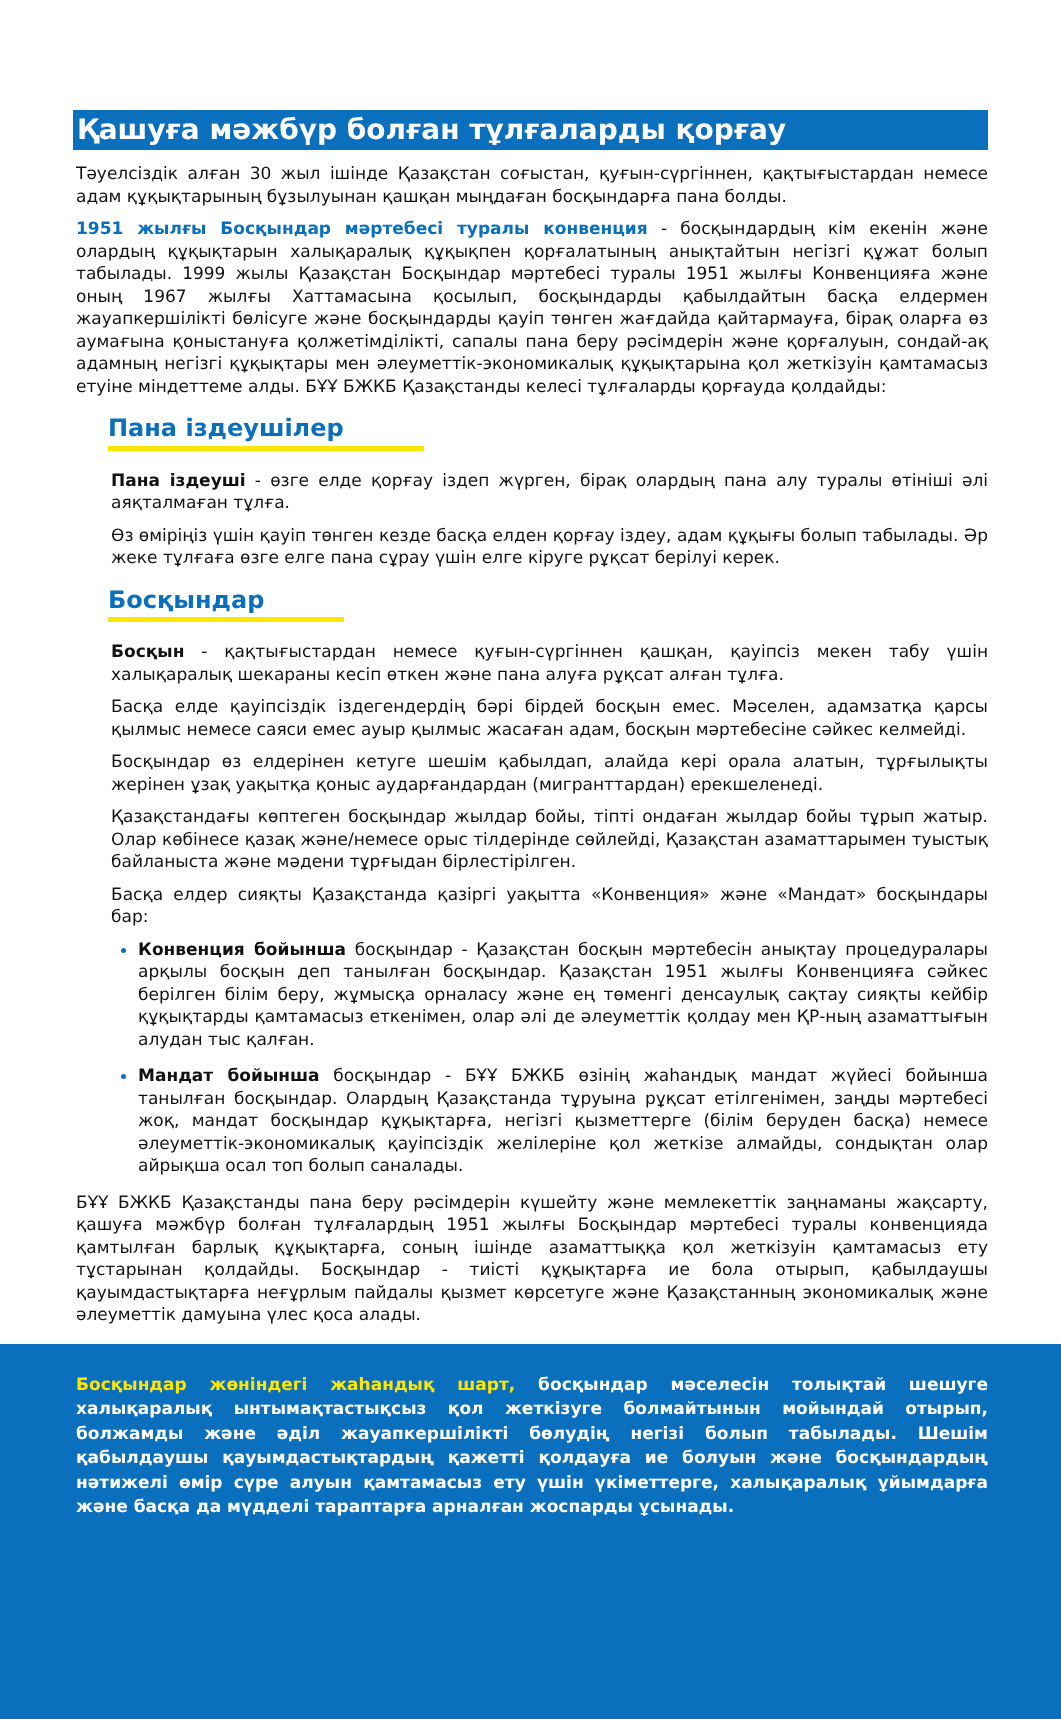Қашуға мәжбүр болған тұлғаларды қорғау
Тәуелсіздік алған 30 жыл ішінде Қазақстан соғыстан, қуғын-сүргіннен, қақтығыстардан немесе адам құқықтарының бұзылуынан қашқан мыңдаған босқындарға пана болды.
1951 жылғы Босқындар мәртебесі туралы конвенция - босқындардың кім екенін және олардың құқықтарын халықаралық құқықпен қорғалатының анықтайтын негізгі құжат болып табылады. 1999 жылы Қазақстан Босқындар мәртебесі туралы 1951 жылғы Конвенцияға және оның 1967 жылғы Хаттамасына қосылып, босқындарды қабылдайтын басқа елдермен жауапкершілікті бөлісуге және босқындарды қауіп төнген жағдайда қайтармауға, бірақ оларға өз аумағына қоныстануға қолжетімділікті, сапалы пана беру рәсімдерін және қорғалуын, сондай-ақ адамның негізгі құқықтары мен әлеуметтік-экономикалық құқықтарына қол жеткізуін қамтамасыз етуіне міндеттеме алды. БҰҰ БЖКБ Қазақстанды келесі тұлғаларды қорғауда қолдайды:
Пана іздеушілер
Пана іздеуші - өзге елде қорғау іздеп жүрген, бірақ олардың пана алу туралы өтініші әлі аяқталмаған тұлға.
Өз өміріңіз үшін қауіп төнген кезде басқа елден қорғау іздеу, адам құқығы болып табылады. Әр жеке тұлғаға өзге елге пана сұрау үшін елге кіруге рұқсат берілуі керек.
Босқындар
Босқын - қақтығыстардан немесе қуғын-сүргіннен қашқан, қауіпсіз мекен табу үшін халықаралық шекараны кесіп өткен және пана алуға рұқсат алған тұлға.
Басқа елде қауіпсіздік іздегендердің бәрі бірдей босқын емес. Мәселен, адамзатқа қарсы қылмыс немесе саяси емес ауыр қылмыс жасаған адам, босқын мәртебесіне сәйкес келмейді.
Босқындар өз елдерінен кетуге шешім қабылдап, алайда кері орала алатын, тұрғылықты жерінен ұзақ уақытқа қоныс аударғандардан (мигранттардан) ерекшеленеді.
Қазақстандағы көптеген босқындар жылдар бойы, тіпті ондаған жылдар бойы тұрып жатыр. Олар көбінесе қазақ және/немесе орыс тілдерінде сөйлейді, Қазақстан азаматтарымен туыстық байланыста және мәдени тұрғыдан бірлестірілген.
Басқа елдер сияқты Қазақстанда қазіргі уақытта «Конвенция» және «Мандат» босқындары бар:
Конвенция бойынша босқындар - Қазақстан босқын мәртебесін анықтау процедуралары арқылы босқын деп танылған босқындар. Қазақстан 1951 жылғы Конвенцияға сәйкес берілген білім беру, жұмысқа орналасу және ең төменгі денсаулық сақтау сияқты кейбір құқықтарды қамтамасыз еткенімен, олар әлі де әлеуметтік қолдау мен ҚР-ның азаматтығын алудан тыс қалған.
Мандат бойынша босқындар - БҰҰ БЖКБ өзінің жаһандық мандат жүйесі бойынша танылған босқындар. Олардың Қазақстанда тұруына рұқсат етілгенімен, заңды мәртебесі жоқ, мандат босқындар құқықтарға, негізгі қызметтерге (білім беруден басқа) немесе әлеуметтік-экономикалық қауіпсіздік желілеріне қол жеткізе алмайды, сондықтан олар айрықша осал топ болып саналады.
БҰҰ БЖКБ Қазақстанды пана беру рәсімдерін күшейту және мемлекеттік заңнаманы жақсарту, қашуға мәжбүр болған тұлғалардың 1951 жылғы Босқындар мәртебесі туралы конвенцияда қамтылған барлық құқықтарға, соның ішінде азаматтыққа қол жеткізуін қамтамасыз ету тұстарынан қолдайды. Босқындар - тиісті құқықтарға ие бола отырып, қабылдаушы қауымдастықтарға неғұрлым пайдалы қызмет көрсетуге және Қазақстанның экономикалық және әлеуметтік дамуына үлес қоса алады.
Босқындар жөніндегі жаһандық шарт, босқындар мәселесін толықтай шешуге халықаралық ынтымақтастықсыз қол жеткізуге болмайтынын мойындай отырып, болжамды және әділ жауапкершілікті бөлудің негізі болып табылады. Шешім қабылдаушы қауымдастықтардың қажетті қолдауға ие болуын және босқындардың нәтижелі өмір сүре алуын қамтамасыз ету үшін үкіметтерге, халықаралық ұйымдарға және басқа да мүдделі тараптарға арналған жоспарды ұсынады.